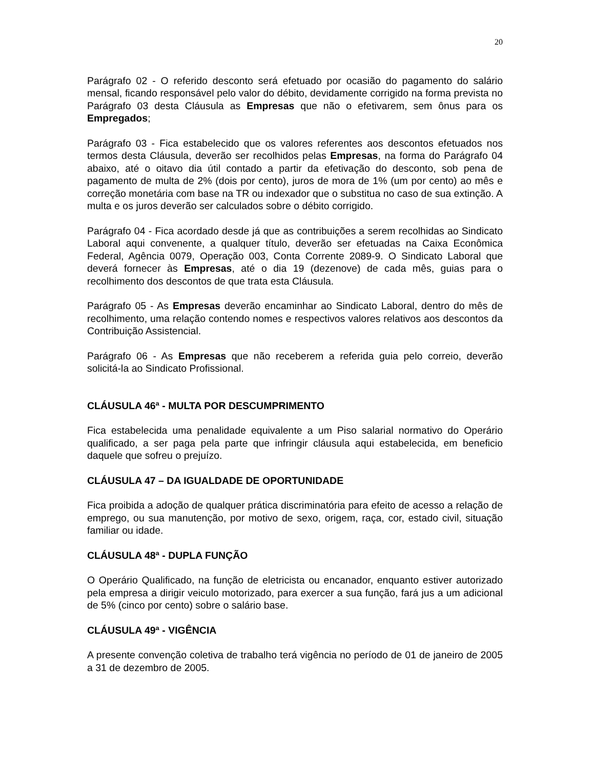20
Parágrafo 02 - O referido desconto será efetuado por ocasião do pagamento do salário mensal, ficando responsável pelo valor do débito, devidamente corrigido na forma prevista no Parágrafo 03 desta Cláusula as Empresas que não o efetivarem, sem ônus para os Empregados;
Parágrafo 03 - Fica estabelecido que os valores referentes aos descontos efetuados nos termos desta Cláusula, deverão ser recolhidos pelas Empresas, na forma do Parágrafo 04 abaixo, até o oitavo dia útil contado a partir da efetivação do desconto, sob pena de pagamento de multa de 2% (dois por cento), juros de mora de 1% (um por cento) ao mês e correção monetária com base na TR ou indexador que o substitua no caso de sua extinção. A multa e os juros deverão ser calculados sobre o débito corrigido.
Parágrafo 04 - Fica acordado desde já que as contribuições a serem recolhidas ao Sindicato Laboral aqui convenente, a qualquer título, deverão ser efetuadas na Caixa Econômica Federal, Agência 0079, Operação 003, Conta Corrente 2089-9. O Sindicato Laboral que deverá fornecer às Empresas, até o dia 19 (dezenove) de cada mês, guias para o recolhimento dos descontos de que trata esta Cláusula.
Parágrafo 05 - As Empresas deverão encaminhar ao Sindicato Laboral, dentro do mês de recolhimento, uma relação contendo nomes e respectivos valores relativos aos descontos da Contribuição Assistencial.
Parágrafo 06 - As Empresas que não receberem a referida guia pelo correio, deverão solicitá-la ao Sindicato Profissional.
CLÁUSULA 46ª - MULTA POR DESCUMPRIMENTO
Fica estabelecida uma penalidade equivalente a um Piso salarial normativo do Operário qualificado, a ser paga pela parte que infringir cláusula aqui estabelecida, em beneficio daquele que sofreu o prejuízo.
CLÁUSULA 47 – DA IGUALDADE DE OPORTUNIDADE
Fica proibida a adoção de qualquer prática discriminatória para efeito de acesso a relação de emprego, ou sua manutenção, por motivo de sexo, origem, raça, cor, estado civil, situação familiar ou idade.
CLÁUSULA 48ª - DUPLA FUNÇÃO
O Operário Qualificado, na função de eletricista ou encanador, enquanto estiver autorizado pela empresa a dirigir veiculo motorizado, para exercer a sua função, fará jus a um adicional de 5% (cinco por cento) sobre o salário base.
CLÁUSULA 49ª - VIGÊNCIA
A presente convenção coletiva de trabalho terá vigência no período de 01 de janeiro de 2005 a 31 de dezembro de 2005.